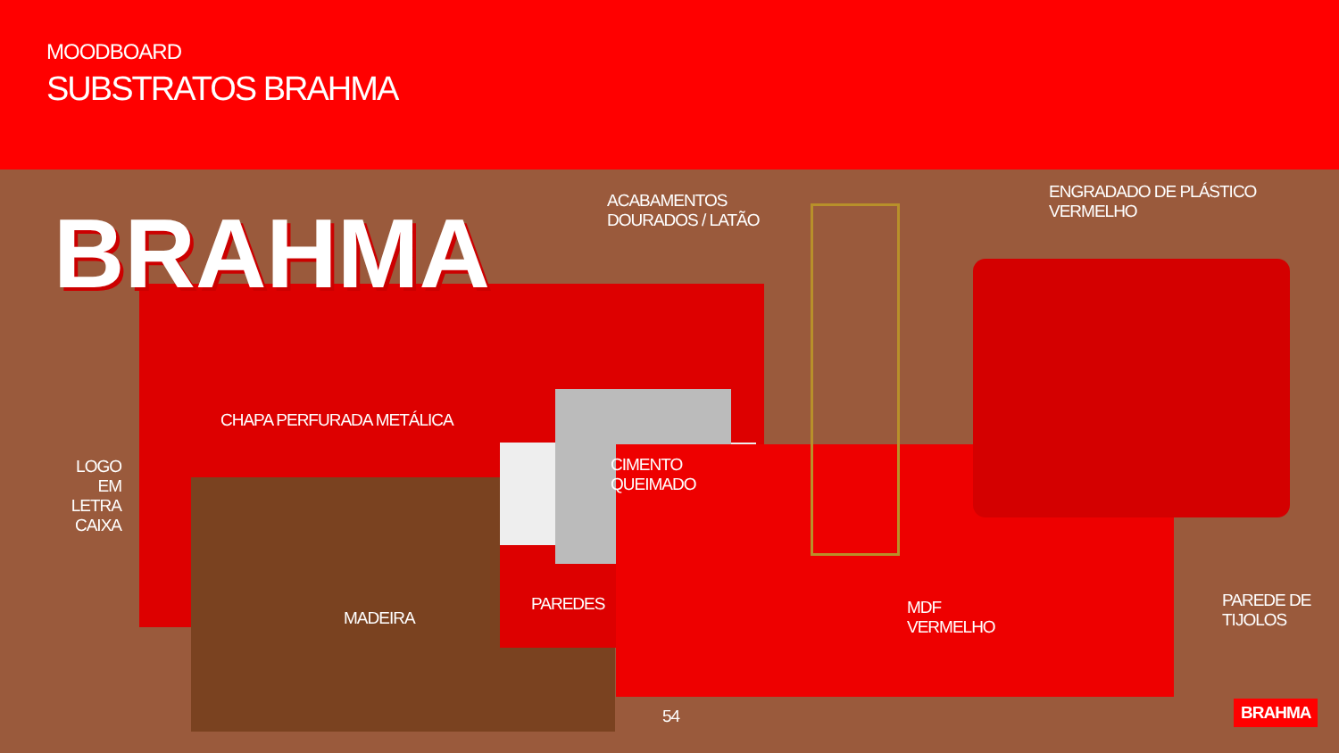MOODBOARD
SUBSTRATOS BRAHMA
BRAHMA
ACABAMENTOS
DOURADOS / LATÃO
ENGRADADO DE PLÁSTICO
VERMELHO
CHAPA PERFURADA METÁLICA
LOGO EM LETRA CAIXA
CIMENTO QUEIMADO
PAREDES
MADEIRA
MDF
VERMELHO
PAREDE DE
TIJOLOS
54 BRAHMA